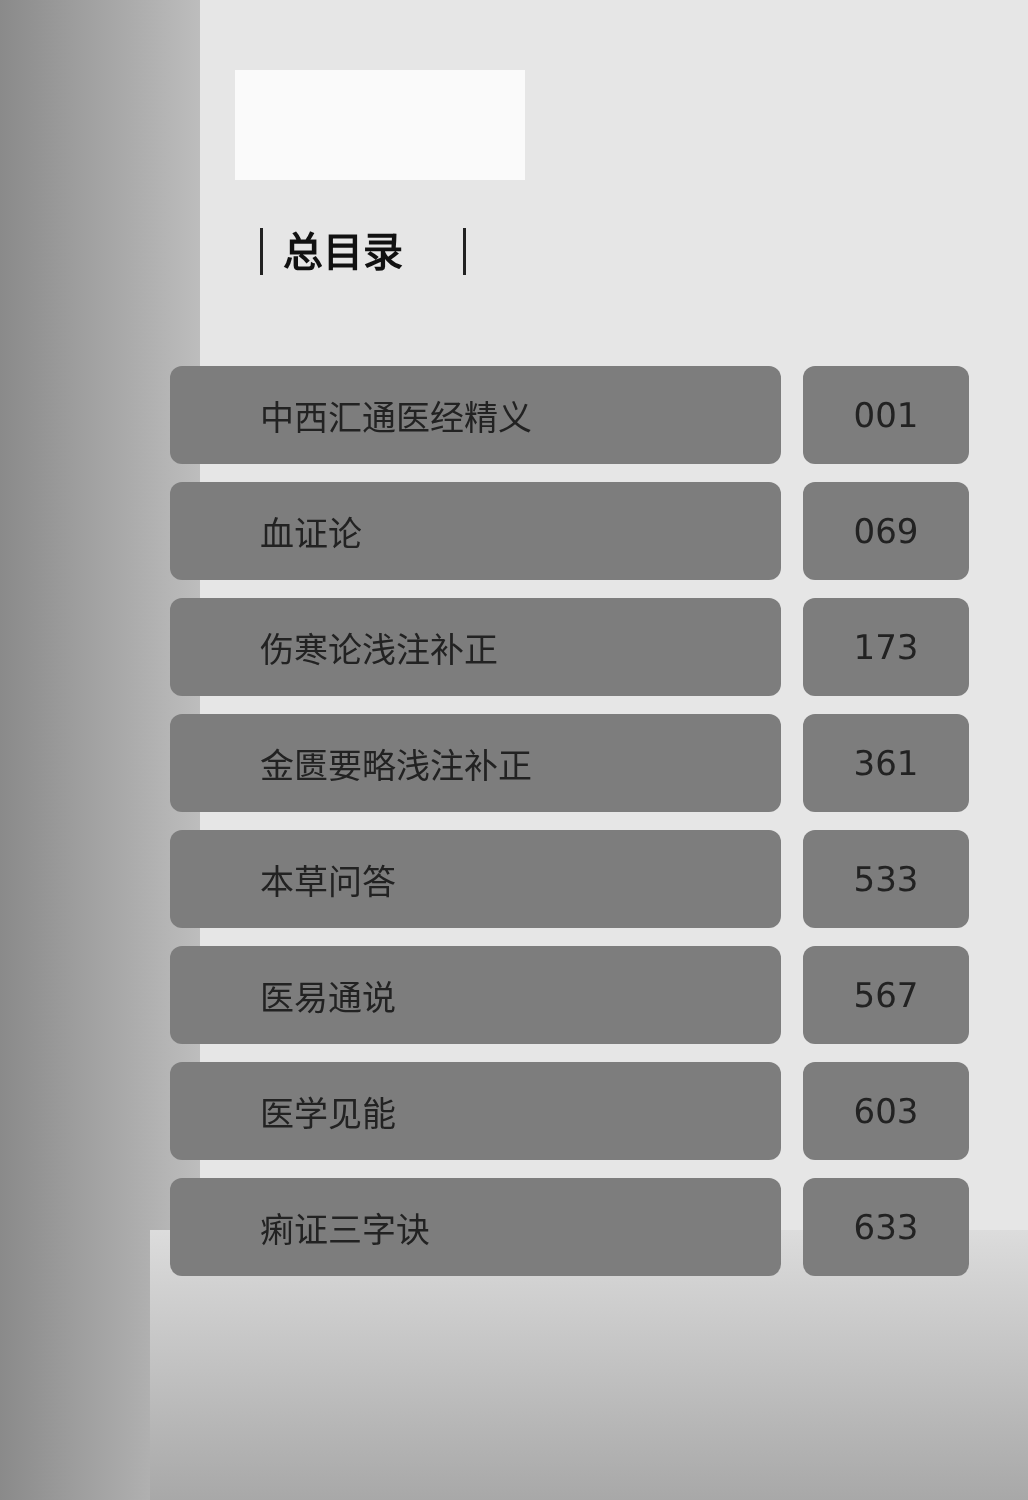总目录
| 中西汇通医经精义 | 001 |
| 血证论 | 069 |
| 伤寒论浅注补正 | 173 |
| 金匮要略浅注补正 | 361 |
| 本草问答 | 533 |
| 医易通说 | 567 |
| 医学见能 | 603 |
| 痢证三字诀 | 633 |